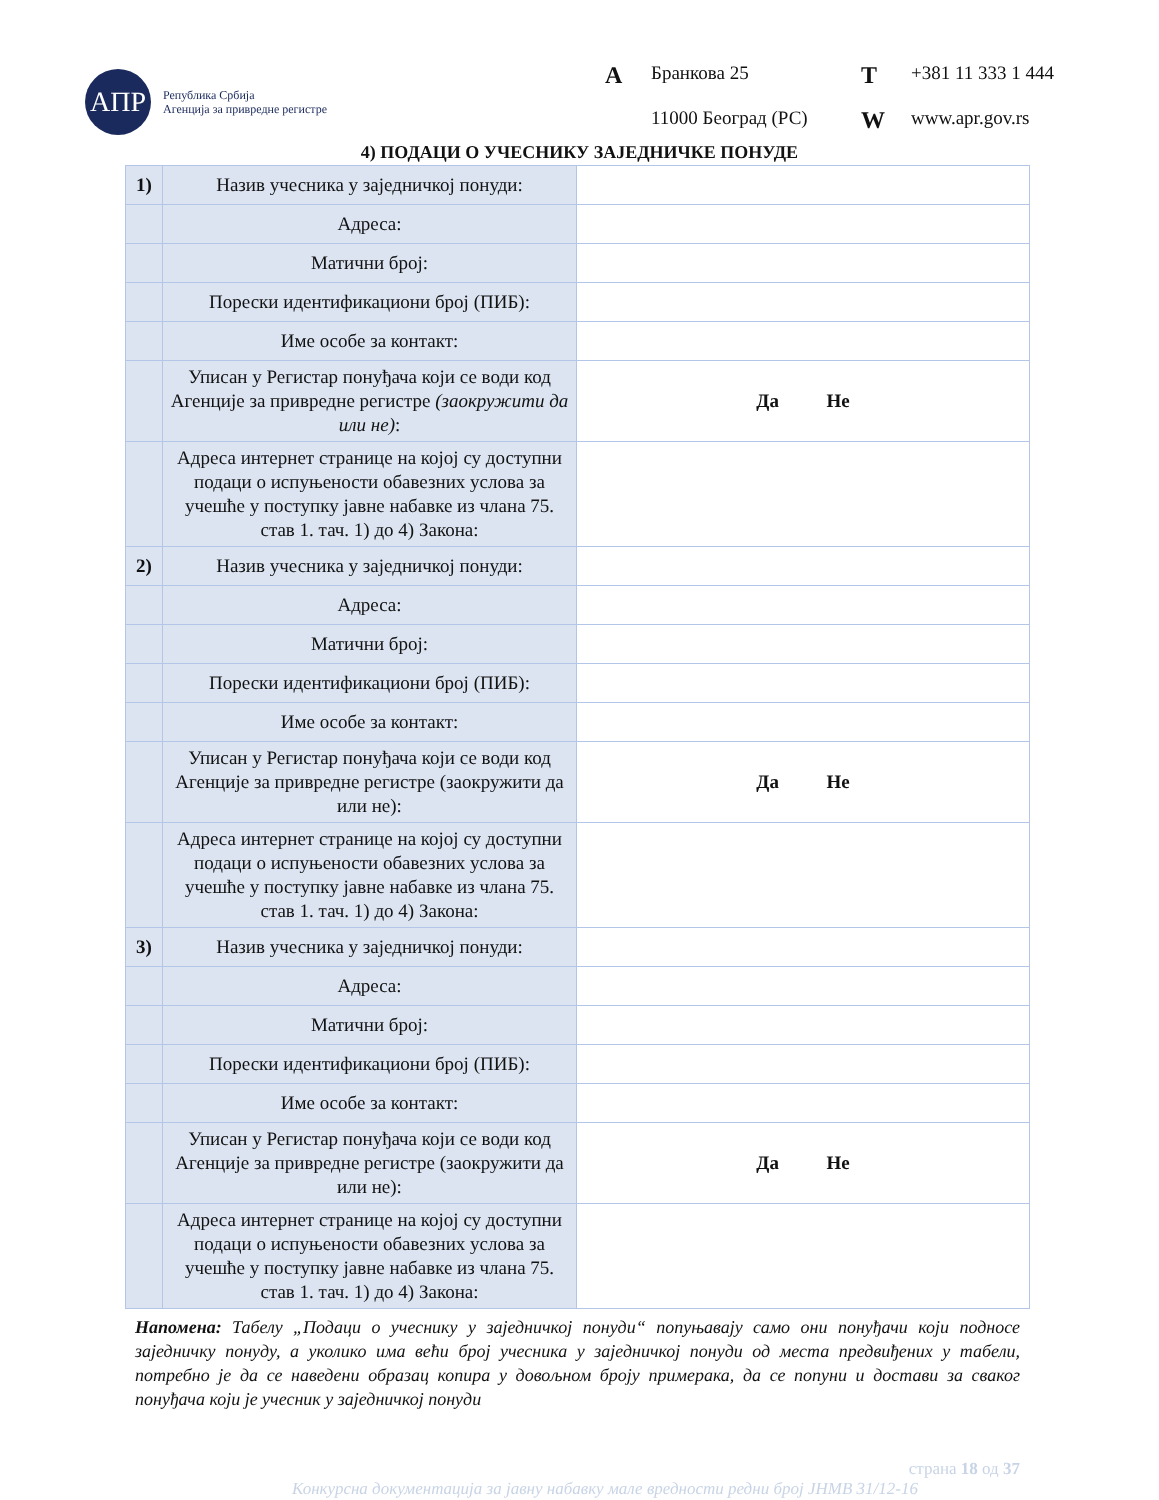АПР
Република Србија
Агенција за привредне регистре
A Бранкова 25 T +381 11 333 1 444 11000 Београд (РС) W www.apr.gov.rs
4) ПОДАЦИ О УЧЕСНИКУ ЗАЈЕДНИЧКЕ ПОНУДЕ
| 1) | Назив учесника у заједничкој понуди: | |
| | Адреса: | |
| | Матични број: | |
| | Порески идентификациони број (ПИБ): | |
| | Име особе за контакт: | |
| | Уписан у Регистар понуђача који се води код Агенције за привредне регистре (заокружити да или не) : | Да Не |
| | Адреса интернет странице на којој су доступни подаци о испуњености обавезних услова за учешће у поступку јавне набавке из члана 75. став 1. тач. 1) до 4) Закона: | |
| 2) | Назив учесника у заједничкој понуди: | |
| | Адреса: | |
| | Матични број: | |
| | Порески идентификациони број (ПИБ): | |
| | Име особе за контакт: | |
| | Уписан у Регистар понуђача који се води код Агенције за привредне регистре (заокружити да или не): | Да Не |
| | Адреса интернет странице на којој су доступни подаци о испуњености обавезних услова за учешће у поступку јавне набавке из члана 75. став 1. тач. 1) до 4) Закона: | |
| 3) | Назив учесника у заједничкој понуди: | |
| | Адреса: | |
| | Матични број: | |
| | Порески идентификациони број (ПИБ): | |
| | Име особе за контакт: | |
| | Уписан у Регистар понуђача који се води код Агенције за привредне регистре (заокружити да или не): | Да Не |
| | Адреса интернет странице на којој су доступни подаци о испуњености обавезних услова за учешће у поступку јавне набавке из члана 75. став 1. тач. 1) до 4) Закона: | |
Напомена: Табелу „Подаци о учеснику у заједничкој понуди“ попуњавају само они понуђачи који подносе заједничку понуду, а уколико има већи број учесника у заједничкој понуди од места предвиђених у табели, потребно је да се наведени образац копира у довољном броју примерака, да се попуни и достави за сваког понуђача који је учесник у заједничкој понуди
страна 18 од 37
Конкурсна документација за јавну набавку мале вредности редни број ЈНМВ 31/12-16